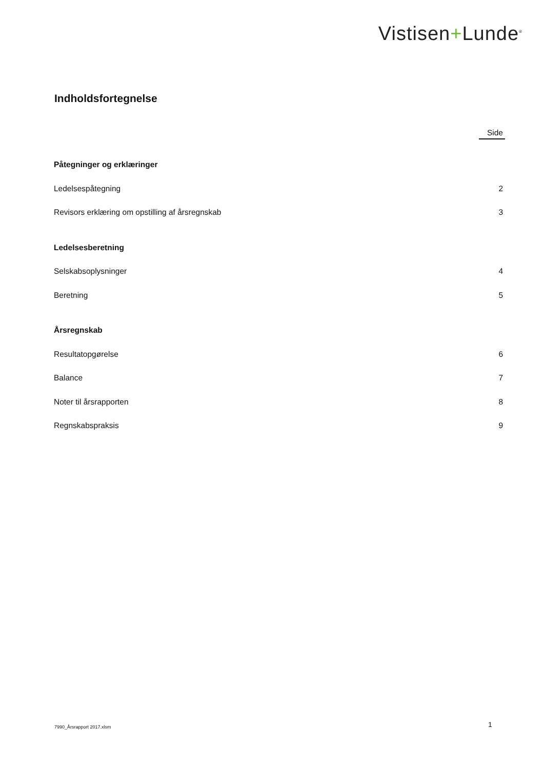Vistisen+Lunde<sup>®</sup>
Indholdsfortegnelse
Side
Påtegninger og erklæringer
Ledelsespåtegning 2
Revisors erklæring om opstilling af årsregnskab 3
Ledelsesberetning
Selskabsoplysninger 4
Beretning 5
Årsregnskab
Resultatopgørelse 6
Balance 7
Noter til årsrapporten 8
Regnskabspraksis 9
7990_Årsrapport 2017.xlsm 1